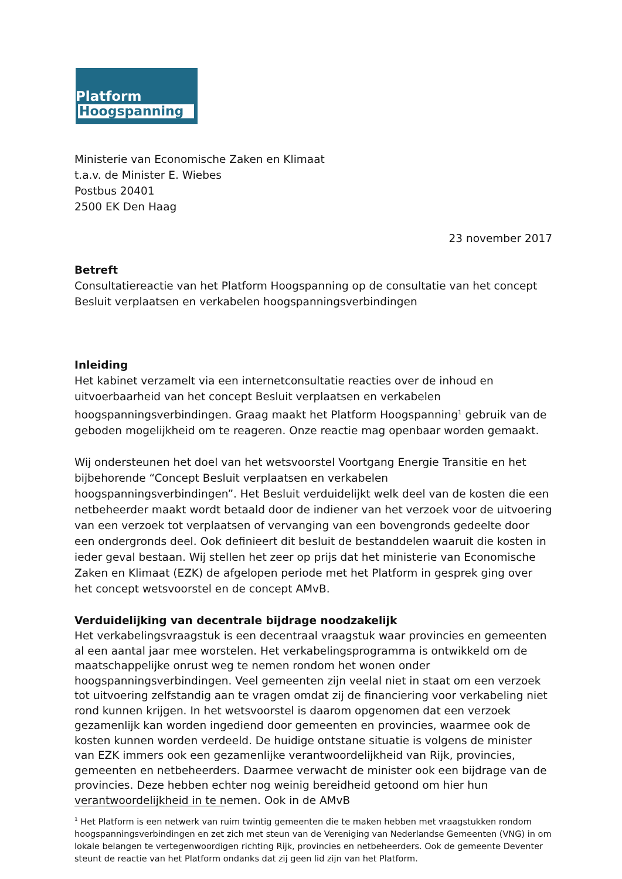Platform
Hoogspanning
Ministerie van Economische Zaken en Klimaat
t.a.v. de Minister E. Wiebes
Postbus 20401
2500 EK Den Haag
23 november 2017
Betreft
Consultatiereactie van het Platform Hoogspanning op de consultatie van het concept Besluit verplaatsen en verkabelen hoogspanningsverbindingen
Inleiding
Het kabinet verzamelt via een internetconsultatie reacties over de inhoud en uitvoerbaarheid van het concept Besluit verplaatsen en verkabelen hoogspanningsverbindingen. Graag maakt het Platform Hoogspanning<sup>1</sup> gebruik van de geboden mogelijkheid om te reageren. Onze reactie mag openbaar worden gemaakt.
Wij ondersteunen het doel van het wetsvoorstel Voortgang Energie Transitie en het bijbehorende “Concept Besluit verplaatsen en verkabelen hoogspanningsverbindingen”. Het Besluit verduidelijkt welk deel van de kosten die een netbeheerder maakt wordt betaald door de indiener van het verzoek voor de uitvoering van een verzoek tot verplaatsen of vervanging van een bovengronds gedeelte door een ondergronds deel. Ook definieert dit besluit de bestanddelen waaruit die kosten in ieder geval bestaan. Wij stellen het zeer op prijs dat het ministerie van Economische Zaken en Klimaat (EZK) de afgelopen periode met het Platform in gesprek ging over het concept wetsvoorstel en de concept AMvB.
Verduidelijking van decentrale bijdrage noodzakelijk
Het verkabelingsvraagstuk is een decentraal vraagstuk waar provincies en gemeenten al een aantal jaar mee worstelen. Het verkabelingsprogramma is ontwikkeld om de maatschappelijke onrust weg te nemen rondom het wonen onder hoogspanningsverbindingen. Veel gemeenten zijn veelal niet in staat om een verzoek tot uitvoering zelfstandig aan te vragen omdat zij de financiering voor verkabeling niet rond kunnen krijgen. In het wetsvoorstel is daarom opgenomen dat een verzoek gezamenlijk kan worden ingediend door gemeenten en provincies, waarmee ook de kosten kunnen worden verdeeld. De huidige ontstane situatie is volgens de minister van EZK immers ook een gezamenlijke verantwoordelijkheid van Rijk, provincies, gemeenten en netbeheerders. Daarmee verwacht de minister ook een bijdrage van de provincies. Deze hebben echter nog weinig bereidheid getoond om hier hun verantwoordelijkheid in te nemen. Ook in de AMvB
<sup>1</sup> Het Platform is een netwerk van ruim twintig gemeenten die te maken hebben met vraagstukken rondom hoogspanningsverbindingen en zet zich met steun van de Vereniging van Nederlandse Gemeenten (VNG) in om lokale belangen te vertegenwoordigen richting Rijk, provincies en netbeheerders. Ook de gemeente Deventer steunt de reactie van het Platform ondanks dat zij geen lid zijn van het Platform.